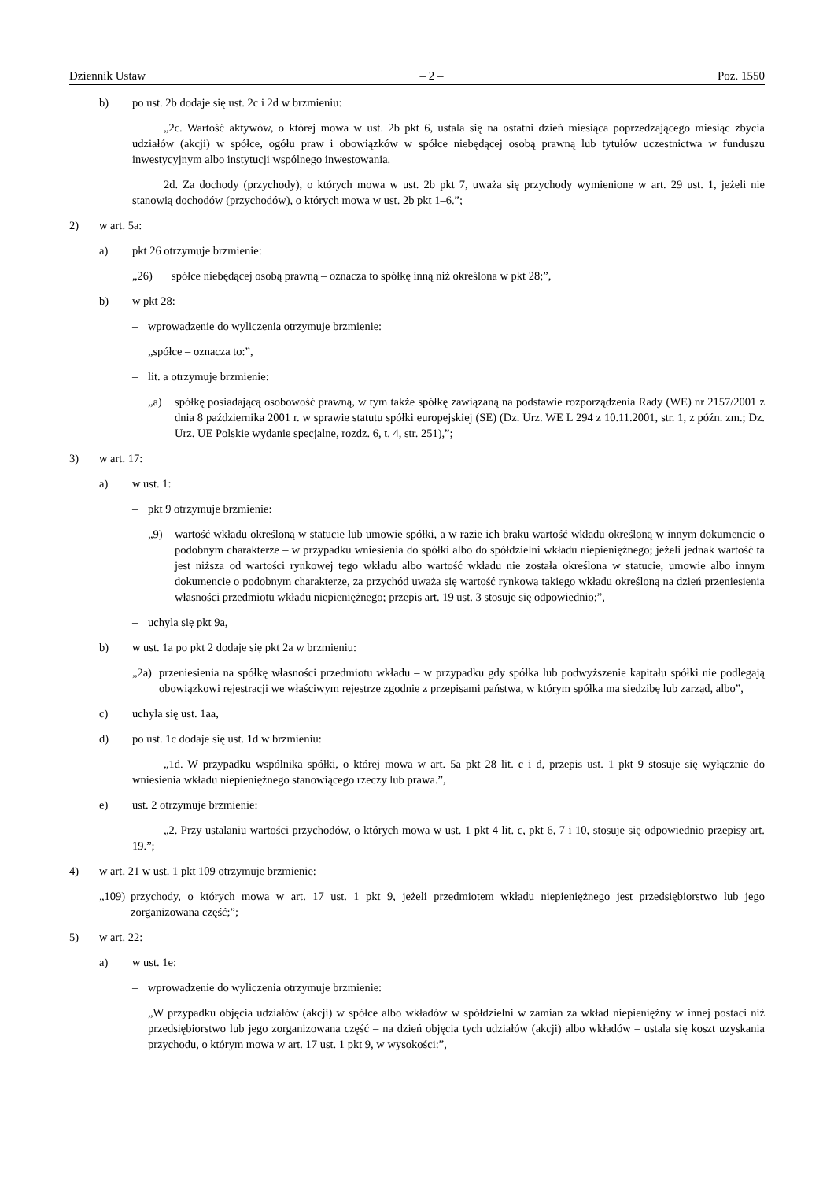Dziennik Ustaw – 2 – Poz. 1550
b) po ust. 2b dodaje się ust. 2c i 2d w brzmieniu:
„2c. Wartość aktywów, o której mowa w ust. 2b pkt 6, ustala się na ostatni dzień miesiąca poprzedzającego miesiąc zbycia udziałów (akcji) w spółce, ogółu praw i obowiązków w spółce niebędącej osobą prawną lub tytułów uczestnictwa w funduszu inwestycyjnym albo instytucji wspólnego inwestowania.
2d. Za dochody (przychody), o których mowa w ust. 2b pkt 7, uważa się przychody wymienione w art. 29 ust. 1, jeżeli nie stanowią dochodów (przychodów), o których mowa w ust. 2b pkt 1–6.”;
2) w art. 5a:
a) pkt 26 otrzymuje brzmienie:
„26) spółce niebędącej osobą prawną – oznacza to spółkę inną niż określona w pkt 28;”,
b) w pkt 28:
– wprowadzenie do wyliczenia otrzymuje brzmienie:
„spółce – oznacza to:”,
– lit. a otrzymuje brzmienie:
„a) spółkę posiadającą osobowość prawną, w tym także spółkę zawiązaną na podstawie rozporządzenia Rady (WE) nr 2157/2001 z dnia 8 października 2001 r. w sprawie statutu spółki europejskiej (SE) (Dz. Urz. WE L 294 z 10.11.2001, str. 1, z późn. zm.; Dz. Urz. UE Polskie wydanie specjalne, rozdz. 6, t. 4, str. 251),”;
3) w art. 17:
a) w ust. 1:
– pkt 9 otrzymuje brzmienie:
„9) wartość wkładu określoną w statucie lub umowie spółki, a w razie ich braku wartość wkładu określoną w innym dokumencie o podobnym charakterze – w przypadku wniesienia do spółki albo do spółdzielni wkładu niepieniężnego; jeżeli jednak wartość ta jest niższa od wartości rynkowej tego wkładu albo wartość wkładu nie została określona w statucie, umowie albo innym dokumencie o podobnym charakterze, za przychód uważa się wartość rynkową takiego wkładu określoną na dzień przeniesienia własności przedmiotu wkładu niepieniężnego; przepis art. 19 ust. 3 stosuje się odpowiednio;”,
– uchyla się pkt 9a,
b) w ust. 1a po pkt 2 dodaje się pkt 2a w brzmieniu:
„2a) przeniesienia na spółkę własności przedmiotu wkładu – w przypadku gdy spółka lub podwyższenie kapitału spółki nie podlegają obowiązkowi rejestracji we właściwym rejestrze zgodnie z przepisami państwa, w którym spółka ma siedzibę lub zarząd, albo”,
c) uchyla się ust. 1aa,
d) po ust. 1c dodaje się ust. 1d w brzmieniu:
„1d. W przypadku wspólnika spółki, o której mowa w art. 5a pkt 28 lit. c i d, przepis ust. 1 pkt 9 stosuje się wyłącznie do wniesienia wkładu niepieniężnego stanowiącego rzeczy lub prawa.”,
e) ust. 2 otrzymuje brzmienie:
„2. Przy ustalaniu wartości przychodów, o których mowa w ust. 1 pkt 4 lit. c, pkt 6, 7 i 10, stosuje się odpowiednio przepisy art. 19.”;
4) w art. 21 w ust. 1 pkt 109 otrzymuje brzmienie:
„109) przychody, o których mowa w art. 17 ust. 1 pkt 9, jeżeli przedmiotem wkładu niepieniężnego jest przedsiębiorstwo lub jego zorganizowana część;”;
5) w art. 22:
a) w ust. 1e:
– wprowadzenie do wyliczenia otrzymuje brzmienie:
„W przypadku objęcia udziałów (akcji) w spółce albo wkładów w spółdzielni w zamian za wkład niepieniężny w innej postaci niż przedsiębiorstwo lub jego zorganizowana część – na dzień objęcia tych udziałów (akcji) albo wkładów – ustala się koszt uzyskania przychodu, o którym mowa w art. 17 ust. 1 pkt 9, w wysokości:”,